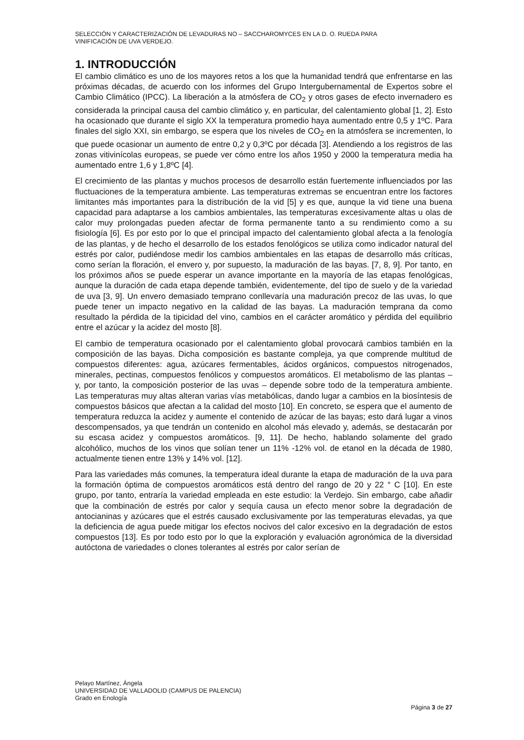SELECCIÓN Y CARACTERIZACIÓN DE LEVADURAS NO – SACCHAROMYCES EN LA D. O. RUEDA PARA
VINIFICACIÓN DE UVA VERDEJO.
1. INTRODUCCIÓN
El cambio climático es uno de los mayores retos a los que la humanidad tendrá que enfrentarse en las próximas décadas, de acuerdo con los informes del Grupo Intergubernamental de Expertos sobre el Cambio Climático (IPCC). La liberación a la atmósfera de CO<sub>2</sub> y otros gases de efecto invernadero es considerada la principal causa del cambio climático y, en particular, del calentamiento global [1, 2]. Esto ha ocasionado que durante el siglo XX la temperatura promedio haya aumentado entre 0,5 y 1ºC. Para finales del siglo XXI, sin embargo, se espera que los niveles de CO<sub>2</sub> en la atmósfera se incrementen, lo que puede ocasionar un aumento de entre 0,2 y 0,3ºC por década [3]. Atendiendo a los registros de las zonas vitivinícolas europeas, se puede ver cómo entre los años 1950 y 2000 la temperatura media ha aumentado entre 1,6 y 1,8ºC [4].
El crecimiento de las plantas y muchos procesos de desarrollo están fuertemente influenciados por las fluctuaciones de la temperatura ambiente. Las temperaturas extremas se encuentran entre los factores limitantes más importantes para la distribución de la vid [5] y es que, aunque la vid tiene una buena capacidad para adaptarse a los cambios ambientales, las temperaturas excesivamente altas u olas de calor muy prolongadas pueden afectar de forma permanente tanto a su rendimiento como a su fisiología [6]. Es por esto por lo que el principal impacto del calentamiento global afecta a la fenología de las plantas, y de hecho el desarrollo de los estados fenológicos se utiliza como indicador natural del estrés por calor, pudiéndose medir los cambios ambientales en las etapas de desarrollo más críticas, como serían la floración, el envero y, por supuesto, la maduración de las bayas. [7, 8, 9]. Por tanto, en los próximos años se puede esperar un avance importante en la mayoría de las etapas fenológicas, aunque la duración de cada etapa depende también, evidentemente, del tipo de suelo y de la variedad de uva [3, 9]. Un envero demasiado temprano conllevaría una maduración precoz de las uvas, lo que puede tener un impacto negativo en la calidad de las bayas. La maduración temprana da como resultado la pérdida de la tipicidad del vino, cambios en el carácter aromático y pérdida del equilibrio entre el azúcar y la acidez del mosto [8].
El cambio de temperatura ocasionado por el calentamiento global provocará cambios también en la composición de las bayas. Dicha composición es bastante compleja, ya que comprende multitud de compuestos diferentes: agua, azúcares fermentables, ácidos orgánicos, compuestos nitrogenados, minerales, pectinas, compuestos fenólicos y compuestos aromáticos. El metabolismo de las plantas – y, por tanto, la composición posterior de las uvas – depende sobre todo de la temperatura ambiente. Las temperaturas muy altas alteran varias vías metabólicas, dando lugar a cambios en la biosíntesis de compuestos básicos que afectan a la calidad del mosto [10]. En concreto, se espera que el aumento de temperatura reduzca la acidez y aumente el contenido de azúcar de las bayas; esto dará lugar a vinos descompensados, ya que tendrán un contenido en alcohol más elevado y, además, se destacarán por su escasa acidez y compuestos aromáticos. [9, 11]. De hecho, hablando solamente del grado alcohólico, muchos de los vinos que solían tener un 11% -12% vol. de etanol en la década de 1980, actualmente tienen entre 13% y 14% vol. [12].
Para las variedades más comunes, la temperatura ideal durante la etapa de maduración de la uva para la formación óptima de compuestos aromáticos está dentro del rango de 20 y 22 ° C [10]. En este grupo, por tanto, entraría la variedad empleada en este estudio: la Verdejo. Sin embargo, cabe añadir que la combinación de estrés por calor y sequía causa un efecto menor sobre la degradación de antocianinas y azúcares que el estrés causado exclusivamente por las temperaturas elevadas, ya que la deficiencia de agua puede mitigar los efectos nocivos del calor excesivo en la degradación de estos compuestos [13]. Es por todo esto por lo que la exploración y evaluación agronómica de la diversidad autóctona de variedades o clones tolerantes al estrés por calor serían de
Pelayo Martínez, Ángela
UNIVERSIDAD DE VALLADOLID (CAMPUS DE PALENCIA)
Grado en Enología
Página 3 de 27